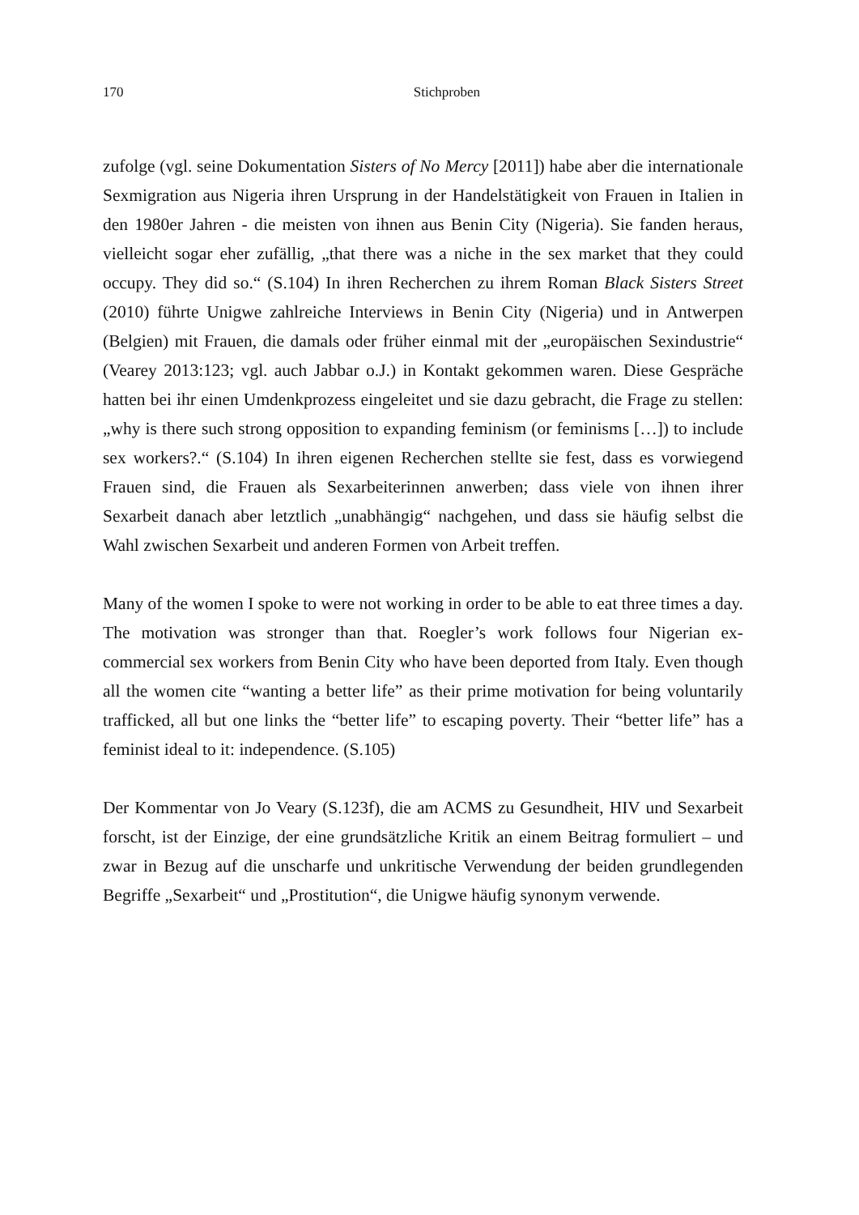170 Stichproben
zufolge (vgl. seine Dokumentation Sisters of No Mercy [2011]) habe aber die internationale Sexmigration aus Nigeria ihren Ursprung in der Handelstätigkeit von Frauen in Italien in den 1980er Jahren - die meisten von ihnen aus Benin City (Nigeria). Sie fanden heraus, vielleicht sogar eher zufällig, „that there was a niche in the sex market that they could occupy. They did so.“ (S.104) In ihren Recherchen zu ihrem Roman Black Sisters Street (2010) führte Unigwe zahlreiche Interviews in Benin City (Nigeria) und in Antwerpen (Belgien) mit Frauen, die damals oder früher einmal mit der „europäischen Sexindustrie“ (Vearey 2013:123; vgl. auch Jabbar o.J.) in Kontakt gekommen waren. Diese Gespräche hatten bei ihr einen Umdenkprozess eingeleitet und sie dazu gebracht, die Frage zu stellen: „why is there such strong opposition to expanding feminism (or feminisms […]) to include sex workers?.“ (S.104) In ihren eigenen Recherchen stellte sie fest, dass es vorwiegend Frauen sind, die Frauen als Sexarbeiterinnen anwerben; dass viele von ihnen ihrer Sexarbeit danach aber letztlich „unabhängig“ nachgehen, und dass sie häufig selbst die Wahl zwischen Sexarbeit und anderen Formen von Arbeit treffen.
Many of the women I spoke to were not working in order to be able to eat three times a day. The motivation was stronger than that. Roegler’s work follows four Nigerian ex-commercial sex workers from Benin City who have been deported from Italy. Even though all the women cite “wanting a better life” as their prime motivation for being voluntarily trafficked, all but one links the “better life” to escaping poverty. Their “better life” has a feminist ideal to it: independence. (S.105)
Der Kommentar von Jo Veary (S.123f), die am ACMS zu Gesundheit, HIV und Sexarbeit forscht, ist der Einzige, der eine grundsätzliche Kritik an einem Beitrag formuliert – und zwar in Bezug auf die unscharfe und unkritische Verwendung der beiden grundlegenden Begriffe „Sexarbeit“ und „Prostitution“, die Unigwe häufig synonym verwende.